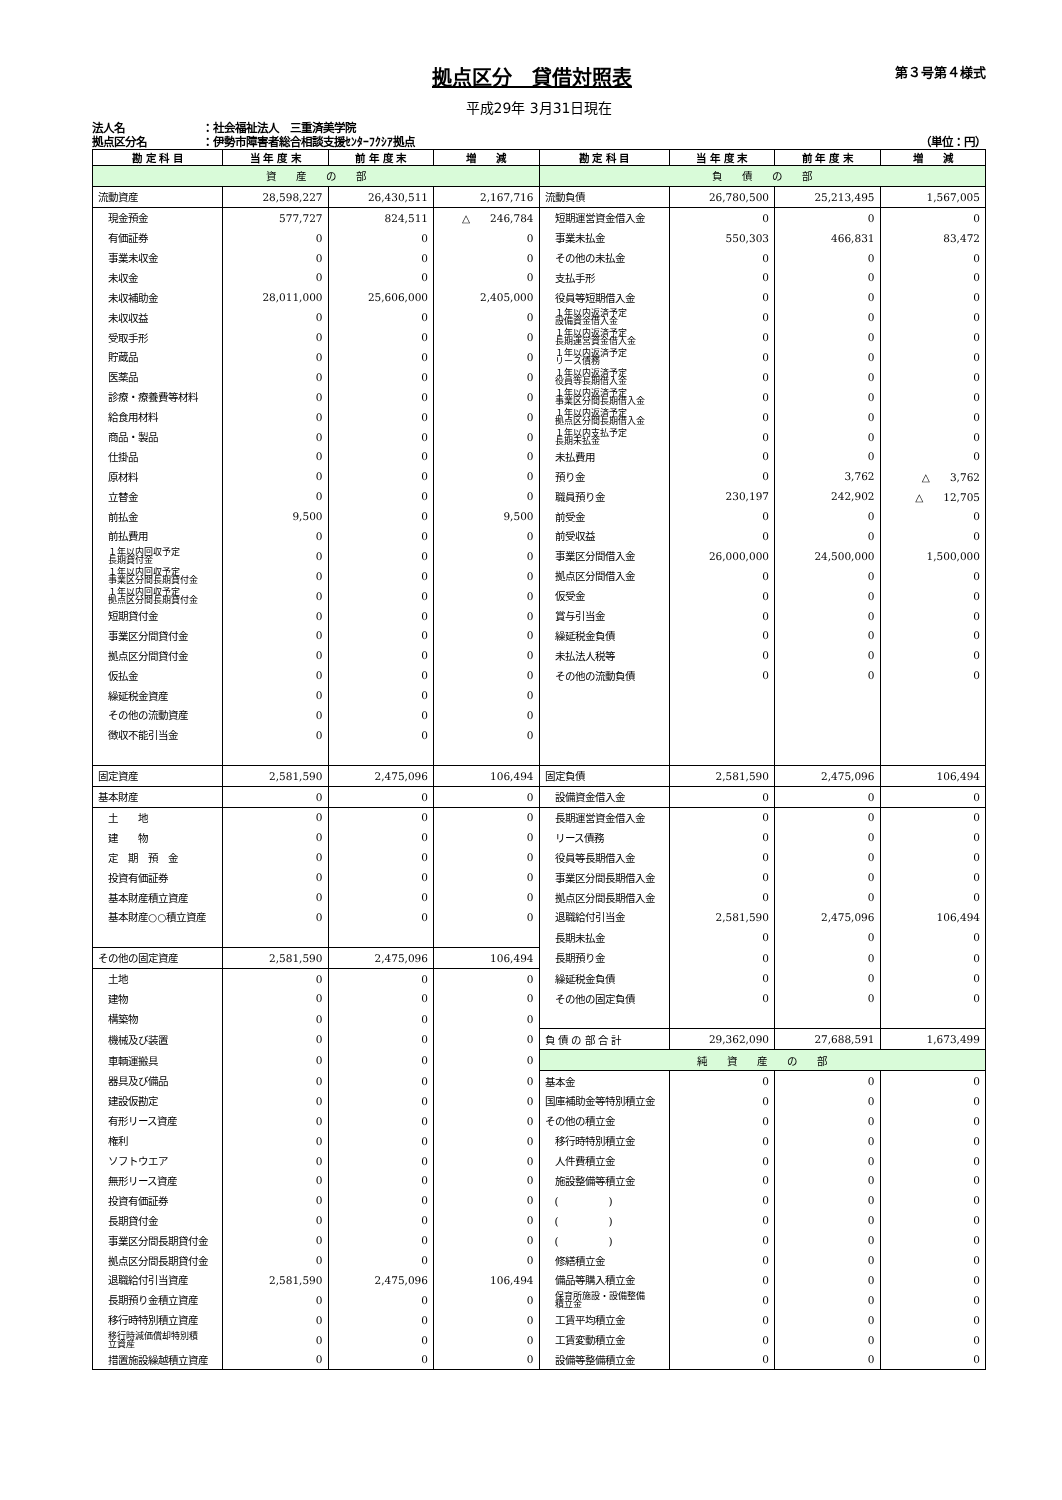拠点区分　貸借対照表
第３号第４様式
平成29年 3月31日現在
法人名 ：社会福祉法人　三重済美学院
拠点区分名 ：伊勢市障害者総合相談支援ｾﾝﾀｰﾌｸｼｱ拠点 （単位：円）
| 勘 定 科 目 | 当 年 度 末 | 前 年 度 末 | 増 減 | 勘 定 科 目 | 当 年 度 末 | 前 年 度 末 | 増 減 |
| --- | --- | --- | --- | --- | --- | --- | --- |
| 資 産 の 部 | | | | 負 債 の 部 | | | |
| 流動資産 | 28,598,227 | 26,430,511 | 2,167,716 | 流動負債 | 26,780,500 | 25,213,495 | 1,567,005 |
| 現金預金 | 577,727 | 824,511 | △ 246,784 | 短期運営資金借入金 | 0 | 0 | 0 |
| 有価証券 | 0 | 0 | 0 | 事業未払金 | 550,303 | 466,831 | 83,472 |
| 事業未収金 | 0 | 0 | 0 | その他の未払金 | 0 | 0 | 0 |
| 未収金 | 0 | 0 | 0 | 支払手形 | 0 | 0 | 0 |
| 未収補助金 | 28,011,000 | 25,606,000 | 2,405,000 | 役員等短期借入金 | 0 | 0 | 0 |
| 未収収益 | 0 | 0 | 0 | １年以内返済予定 設備資金借入金 | 0 | 0 | 0 |
| 受取手形 | 0 | 0 | 0 | １年以内返済予定 長期運営資金借入金 | 0 | 0 | 0 |
| 貯蔵品 | 0 | 0 | 0 | １年以内返済予定 リース債務 | 0 | 0 | 0 |
| 医薬品 | 0 | 0 | 0 | １年以内返済予定 役員等長期借入金 | 0 | 0 | 0 |
| 診療・療養費等材料 | 0 | 0 | 0 | １年以内返済予定 事業区分間長期借入金 | 0 | 0 | 0 |
| 給食用材料 | 0 | 0 | 0 | １年以内返済予定 拠点区分間長期借入金 | 0 | 0 | 0 |
| 商品・製品 | 0 | 0 | 0 | １年以内支払予定 長期未払金 | 0 | 0 | 0 |
| 仕掛品 | 0 | 0 | 0 | 未払費用 | 0 | 0 | 0 |
| 原材料 | 0 | 0 | 0 | 預り金 | 0 | 3,762 | △ 3,762 |
| 立替金 | 0 | 0 | 0 | 職員預り金 | 230,197 | 242,902 | △ 12,705 |
| 前払金 | 9,500 | 0 | 9,500 | 前受金 | 0 | 0 | 0 |
| 前払費用 | 0 | 0 | 0 | 前受収益 | 0 | 0 | 0 |
| １年以内回収予定 長期貸付金 | 0 | 0 | 0 | 事業区分間借入金 | 26,000,000 | 24,500,000 | 1,500,000 |
| １年以内回収予定 事業区分間長期貸付金 | 0 | 0 | 0 | 拠点区分間借入金 | 0 | 0 | 0 |
| １年以内回収予定 拠点区分間長期貸付金 | 0 | 0 | 0 | 仮受金 | 0 | 0 | 0 |
| 短期貸付金 | 0 | 0 | 0 | 賞与引当金 | 0 | 0 | 0 |
| 事業区分間貸付金 | 0 | 0 | 0 | 繰延税金負債 | 0 | 0 | 0 |
| 拠点区分間貸付金 | 0 | 0 | 0 | 未払法人税等 | 0 | 0 | 0 |
| 仮払金 | 0 | 0 | 0 | その他の流動負債 | 0 | 0 | 0 |
| 繰延税金資産 | 0 | 0 | 0 | | | | |
| その他の流動資産 | 0 | 0 | 0 | | | | |
| 徴収不能引当金 | 0 | 0 | 0 | | | | |
| 固定資産 | 2,581,590 | 2,475,096 | 106,494 | 固定負債 | 2,581,590 | 2,475,096 | 106,494 |
| 基本財産 | 0 | 0 | 0 | 設備資金借入金 | 0 | 0 | 0 |
| 土 地 | 0 | 0 | 0 | 長期運営資金借入金 | 0 | 0 | 0 |
| 建 物 | 0 | 0 | 0 | リース債務 | 0 | 0 | 0 |
| 定 期 預 金 | 0 | 0 | 0 | 役員等長期借入金 | 0 | 0 | 0 |
| 投資有価証券 | 0 | 0 | 0 | 事業区分間長期借入金 | 0 | 0 | 0 |
| 基本財産積立資産 | 0 | 0 | 0 | 拠点区分間長期借入金 | 0 | 0 | 0 |
| 基本財産○○積立資産 | 0 | 0 | 0 | 退職給付引当金 | 2,581,590 | 2,475,096 | 106,494 |
| | | | | 長期未払金 | 0 | 0 | 0 |
| その他の固定資産 | 2,581,590 | 2,475,096 | 106,494 | 長期預り金 | 0 | 0 | 0 |
| 土地 | 0 | 0 | 0 | 繰延税金負債 | 0 | 0 | 0 |
| 建物 | 0 | 0 | 0 | その他の固定負債 | 0 | 0 | 0 |
| 構築物 | 0 | 0 | 0 | | | | |
| 機械及び装置 | 0 | 0 | 0 | 負 債 の 部 合 計 | 29,362,090 | 27,688,591 | 1,673,499 |
| 車輌運搬具 | 0 | 0 | 0 | 純 資 産 の 部 | | | |
| 器具及び備品 | 0 | 0 | 0 | 基本金 | 0 | 0 | 0 |
| 建設仮勘定 | 0 | 0 | 0 | 国庫補助金等特別積立金 | 0 | 0 | 0 |
| 有形リース資産 | 0 | 0 | 0 | その他の積立金 | 0 | 0 | 0 |
| 権利 | 0 | 0 | 0 | 移行時特別積立金 | 0 | 0 | 0 |
| ソフトウエア | 0 | 0 | 0 | 人件費積立金 | 0 | 0 | 0 |
| 無形リース資産 | 0 | 0 | 0 | 施設整備等積立金 | 0 | 0 | 0 |
| 投資有価証券 | 0 | 0 | 0 | ( ) | 0 | 0 | 0 |
| 長期貸付金 | 0 | 0 | 0 | ( ) | 0 | 0 | 0 |
| 事業区分間長期貸付金 | 0 | 0 | 0 | ( ) | 0 | 0 | 0 |
| 拠点区分間長期貸付金 | 0 | 0 | 0 | 修繕積立金 | 0 | 0 | 0 |
| 退職給付引当資産 | 2,581,590 | 2,475,096 | 106,494 | 備品等購入積立金 | 0 | 0 | 0 |
| 長期預り金積立資産 | 0 | 0 | 0 | 保育所施設・設備整備 積立金 | 0 | 0 | 0 |
| 移行時特別積立資産 | 0 | 0 | 0 | 工賃平均積立金 | 0 | 0 | 0 |
| 移行時減価償却特別積 立資産 | 0 | 0 | 0 | 工賃変動積立金 | 0 | 0 | 0 |
| 措置施設繰越積立資産 | 0 | 0 | 0 | 設備等整備積立金 | 0 | 0 | 0 |